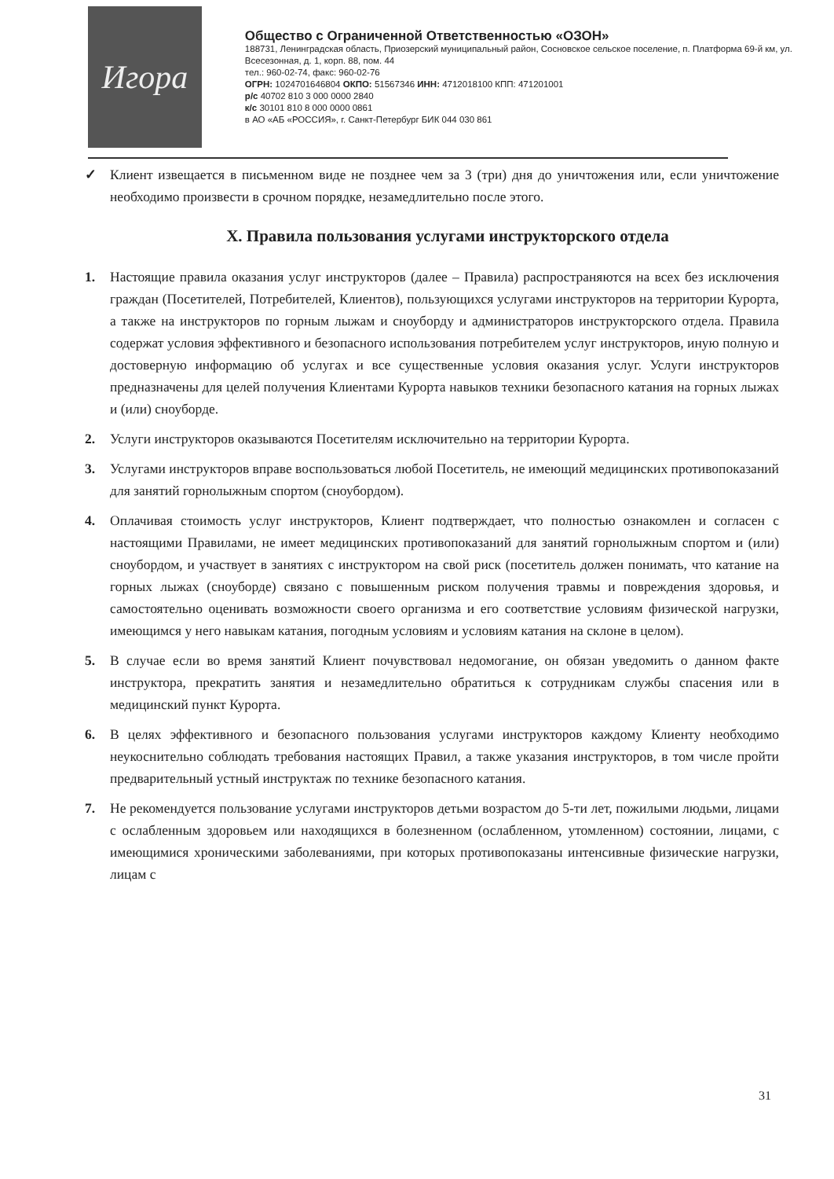Игора
Общество с Ограниченной Ответственностью «ОЗОН»
188731, Ленинградская область, Приозерский муниципальный район, Сосновское сельское поселение, п. Платформа 69-й км, ул. Всесезонная, д. 1, корп. 88, пом. 44
тел.: 960-02-74, факс: 960-02-76
ОГРН: 1024701646804 ОКПО: 51567346 ИНН: 4712018100 КПП: 471201001
р/с 40702 810 3 000 0000 2840
к/с 30101 810 8 000 0000 0861
в АО «АБ «РОССИЯ», г. Санкт-Петербург БИК 044 030 861
✓ Клиент извещается в письменном виде не позднее чем за 3 (три) дня до уничтожения или, если уничтожение необходимо произвести в срочном порядке, незамедлительно после этого.
X. Правила пользования услугами инструкторского отдела
1. Настоящие правила оказания услуг инструкторов (далее – Правила) распространяются на всех без исключения граждан (Посетителей, Потребителей, Клиентов), пользующихся услугами инструкторов на территории Курорта, а также на инструкторов по горным лыжам и сноуборду и администраторов инструкторского отдела. Правила содержат условия эффективного и безопасного использования потребителем услуг инструкторов, иную полную и достоверную информацию об услугах и все существенные условия оказания услуг. Услуги инструкторов предназначены для целей получения Клиентами Курорта навыков техники безопасного катания на горных лыжах и (или) сноуборде.
2. Услуги инструкторов оказываются Посетителям исключительно на территории Курорта.
3. Услугами инструкторов вправе воспользоваться любой Посетитель, не имеющий медицинских противопоказаний для занятий горнолыжным спортом (сноубордом).
4. Оплачивая стоимость услуг инструкторов, Клиент подтверждает, что полностью ознакомлен и согласен с настоящими Правилами, не имеет медицинских противопоказаний для занятий горнолыжным спортом и (или) сноубордом, и участвует в занятиях с инструктором на свой риск (посетитель должен понимать, что катание на горных лыжах (сноуборде) связано с повышенным риском получения травмы и повреждения здоровья, и самостоятельно оценивать возможности своего организма и его соответствие условиям физической нагрузки, имеющимся у него навыкам катания, погодным условиям и условиям катания на склоне в целом).
5. В случае если во время занятий Клиент почувствовал недомогание, он обязан уведомить о данном факте инструктора, прекратить занятия и незамедлительно обратиться к сотрудникам службы спасения или в медицинский пункт Курорта.
6. В целях эффективного и безопасного пользования услугами инструкторов каждому Клиенту необходимо неукоснительно соблюдать требования настоящих Правил, а также указания инструкторов, в том числе пройти предварительный устный инструктаж по технике безопасного катания.
7. Не рекомендуется пользование услугами инструкторов детьми возрастом до 5-ти лет, пожилыми людьми, лицами с ослабленным здоровьем или находящихся в болезненном (ослабленном, утомленном) состоянии, лицами, с имеющимися хроническими заболеваниями, при которых противопоказаны интенсивные физические нагрузки, лицам с
31